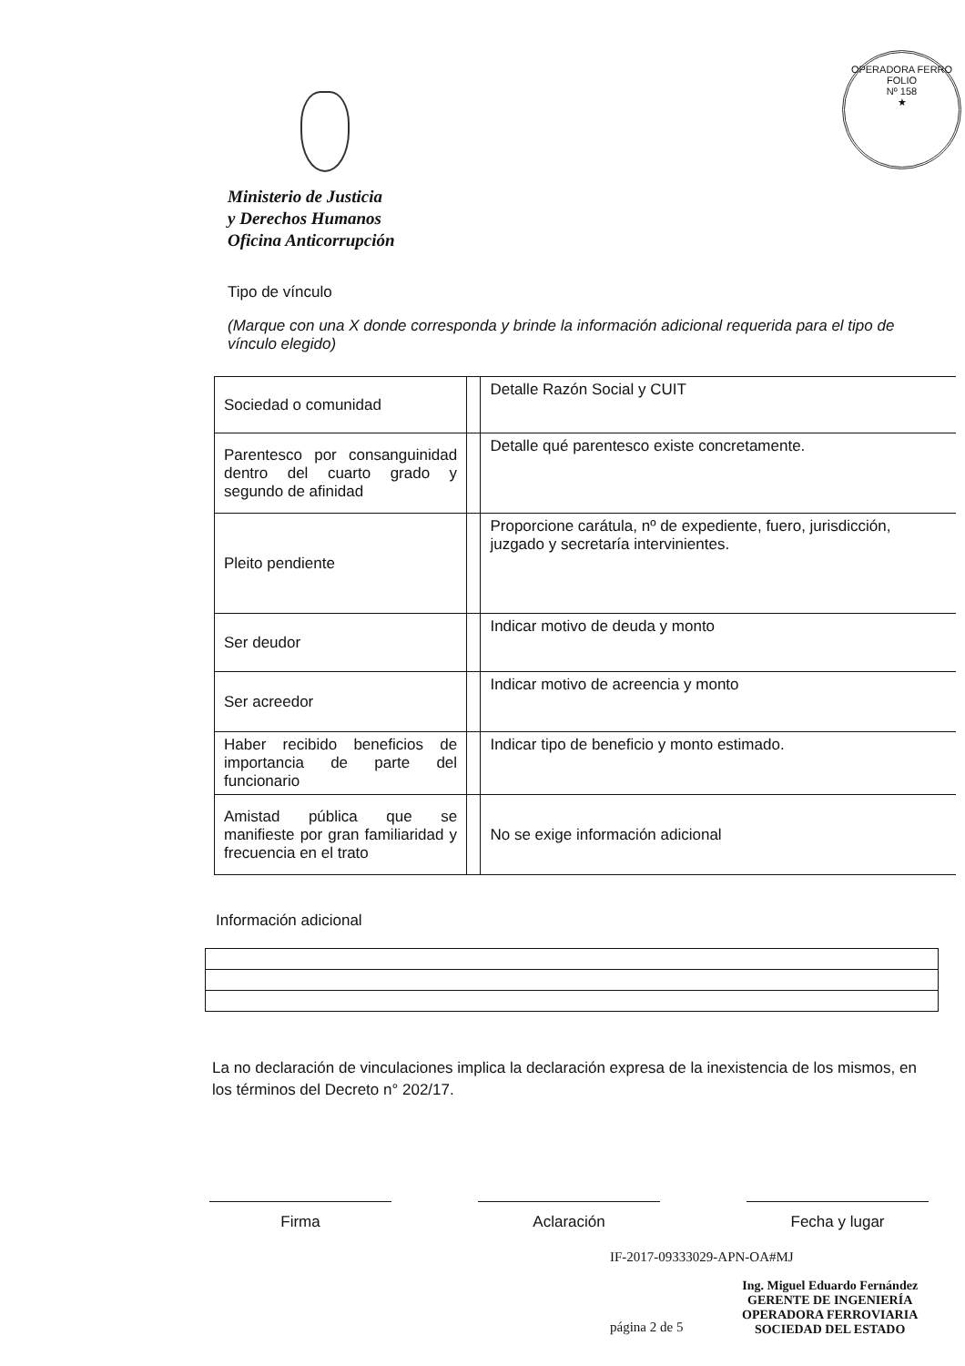OPERADORA FERRO
FOLIO
Nº 158
★
Ministerio de Justicia
y Derechos Humanos
Oficina Anticorrupción
Tipo de vínculo
(Marque con una X donde corresponda y brinde la información adicional requerida para el tipo de vínculo elegido)
| Sociedad o comunidad | | Detalle Razón Social y CUIT |
| Parentesco por consanguinidad dentro del cuarto grado y segundo de afinidad | | Detalle qué parentesco existe concretamente. |
| Pleito pendiente | | Proporcione carátula, nº de expediente, fuero, jurisdicción, juzgado y secretaría intervinientes. |
| Ser deudor | | Indicar motivo de deuda y monto |
| Ser acreedor | | Indicar motivo de acreencia y monto |
| Haber recibido beneficios de importancia de parte del funcionario | | Indicar tipo de beneficio y monto estimado. |
| Amistad pública que se manifieste por gran familiaridad y frecuencia en el trato | | No se exige información adicional |
Información adicional
La no declaración de vinculaciones implica la declaración expresa de la inexistencia de los mismos, en los términos del Decreto n° 202/17.
Firma Aclaración Fecha y lugar
IF-2017-09333029-APN-OA#MJ
página 2 de 5
Ing. Miguel Eduardo Fernández
GERENTE DE INGENIERÍA
OPERADORA FERROVIARIA
SOCIEDAD DEL ESTADO